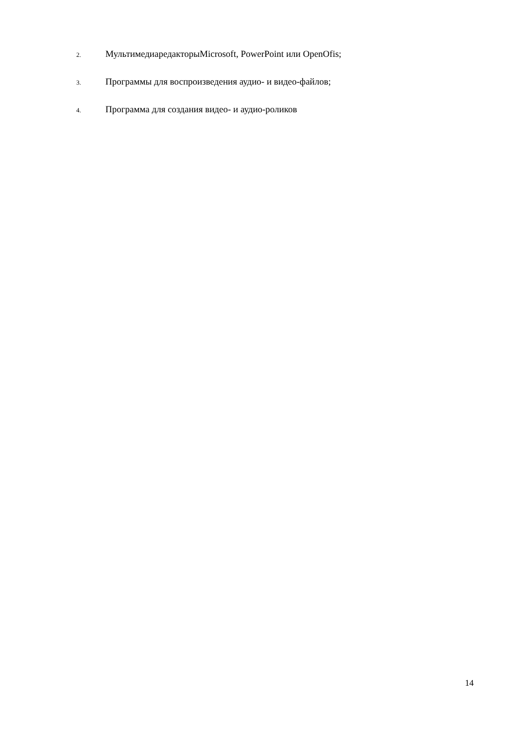2. МультимедиаредакторыMicrosoft, PowerPoint или OpenOfis;
3. Программы для воспроизведения аудио- и видео-файлов;
4. Программа для создания видео- и аудио-роликов
14